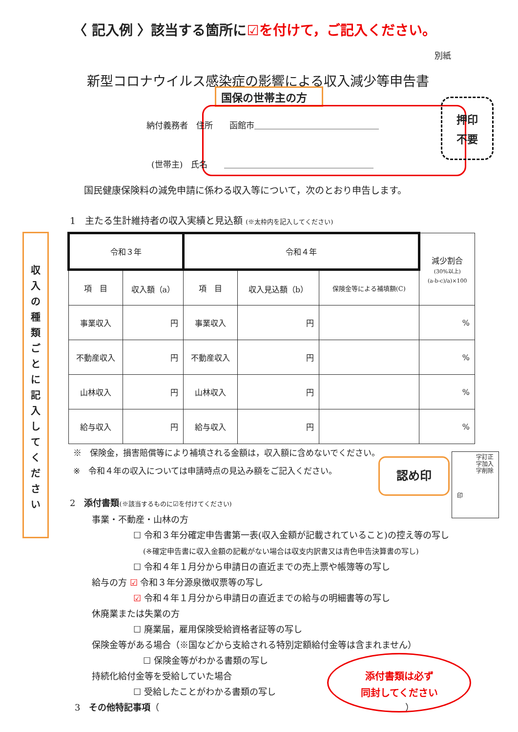〈 記入例 〉該当する箇所に☑を付けて，ご記入ください。
別紙
新型コロナウイルス感染症の影響による収入減少等申告書
国保の世帯主の方
納付義務者　住所　　函館市＿＿＿＿＿＿＿＿＿＿＿＿＿＿＿
(世帯主)　氏名　　＿＿＿＿＿＿＿＿＿＿＿＿＿＿＿＿＿＿
押印
不要
国民健康保険料の減免申請に係わる収入等について，次のとおり申告します。
1　主たる生計維持者の収入実績と見込額 (※太枠内を記入してください)
収
入
の
種
類
ご
と
に
記
入
し
て
く
だ
さ
い
| 令和３年 | | 令和４年 | | | 減少割合 (30%以上) (a-b-c)/a)×100 |
| 項 目 | 収入額（a） | 項 目 | 収入見込額（b） | 保険金等による補填額(C) | |
| 事業収入 | 円 | 事業収入 | 円 | | % |
| 不動産収入 | 円 | 不動産収入 | 円 | | % |
| 山林収入 | 円 | 山林収入 | 円 | | % |
| 給与収入 | 円 | 給与収入 | 円 | | % |
※　保険金，損害賠償等により補填される金額は，収入額に含めないでください。
※　令和４年の収入については申請時点の見込み額をご記入ください。
認め印
字訂正
字加入
字削除
印
2　添付書類(※該当するものに☑を付けてください)
事業・不動産・山林の方
☐ 令和３年分確定申告書第一表(収入金額が記載されていること)の控え等の写し
(※確定申告書に収入金額の記載がない場合は収支内訳書又は青色申告決算書の写し)
☐ 令和４年１月分から申請日の直近までの売上票や帳簿等の写し
給与の方 ☑ 令和３年分源泉徴収票等の写し
☑ 令和４年１月分から申請日の直近までの給与の明細書等の写し
休廃業または失業の方
☐ 廃業届，雇用保険受給資格者証等の写し
保険金等がある場合（※国などから支給される特別定額給付金等は含まれません）
☐ 保険金等がわかる書類の写し
持続化給付金等を受給していた場合
☐ 受給したことがわかる書類の写し
3　その他特記事項（　　　　　　　　　　　　　　　　　　　　　　　　　　　　）
添付書類は必ず
同封してください